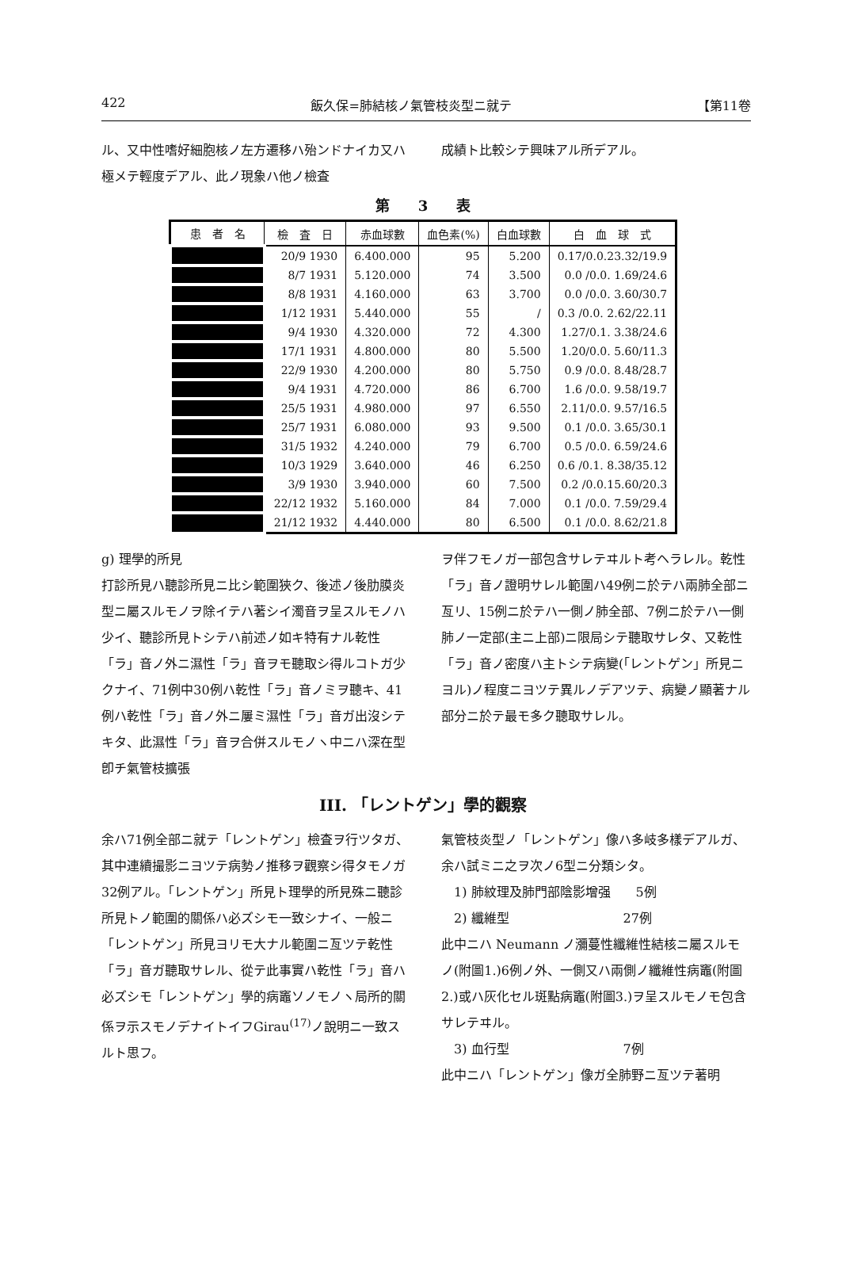422 飯久保=肺結核ノ氣管枝炎型ニ就テ 【第11卷
ル、又中性嗜好細胞核ノ左方遷移ハ殆ンドナイカ又ハ極メテ輕度デアル、此ノ現象ハ他ノ檢査
成績ト比較シテ興味アル所デアル。
第　　3　　表
| 患 者 名 | 檢 査 日 | 赤血球數 | 血色素(%) | 白血球數 | 白 血 球 式 |
| --- | --- | --- | --- | --- | --- |
| | 20/9 1930 | 6.400.000 | 95 | 5.200 | 0.17/0.0.23.32/19.9 |
| | 8/7 1931 | 5.120.000 | 74 | 3.500 | 0.0 /0.0. 1.69/24.6 |
| | 8/8 1931 | 4.160.000 | 63 | 3.700 | 0.0 /0.0. 3.60/30.7 |
| | 1/12 1931 | 5.440.000 | 55 | / | 0.3 /0.0. 2.62/22.11 |
| | 9/4 1930 | 4.320.000 | 72 | 4.300 | 1.27/0.1. 3.38/24.6 |
| | 17/1 1931 | 4.800.000 | 80 | 5.500 | 1.20/0.0. 5.60/11.3 |
| | 22/9 1930 | 4.200.000 | 80 | 5.750 | 0.9 /0.0. 8.48/28.7 |
| | 9/4 1931 | 4.720.000 | 86 | 6.700 | 1.6 /0.0. 9.58/19.7 |
| | 25/5 1931 | 4.980.000 | 97 | 6.550 | 2.11/0.0. 9.57/16.5 |
| | 25/7 1931 | 6.080.000 | 93 | 9.500 | 0.1 /0.0. 3.65/30.1 |
| | 31/5 1932 | 4.240.000 | 79 | 6.700 | 0.5 /0.0. 6.59/24.6 |
| | 10/3 1929 | 3.640.000 | 46 | 6.250 | 0.6 /0.1. 8.38/35.12 |
| | 3/9 1930 | 3.940.000 | 60 | 7.500 | 0.2 /0.0.15.60/20.3 |
| | 22/12 1932 | 5.160.000 | 84 | 7.000 | 0.1 /0.0. 7.59/29.4 |
| | 21/12 1932 | 4.440.000 | 80 | 6.500 | 0.1 /0.0. 8.62/21.8 |
g) 理學的所見
打診所見ハ聽診所見ニ比シ範圍狹ク、後述ノ後肋膜炎型ニ屬スルモノヲ除イテハ著シイ濁音ヲ呈スルモノハ少イ、聽診所見トシテハ前述ノ如キ特有ナル乾性「ラ」音ノ外ニ濕性「ラ」音ヲモ聽取シ得ルコトガ少クナイ、71例中30例ハ乾性「ラ」音ノミヲ聽キ、41例ハ乾性「ラ」音ノ外ニ屢ミ濕性「ラ」音ガ出沒シテキタ、此濕性「ラ」音ヲ合併スルモノヽ中ニハ深在型卽チ氣管枝擴張
ヲ伴フモノガ一部包含サレテヰルト考ヘラレル。乾性「ラ」音ノ證明サレル範圍ハ49例ニ於テハ兩肺全部ニ亙リ、15例ニ於テハ一側ノ肺全部、7例ニ於テハ一側肺ノ一定部(主ニ上部)ニ限局シテ聽取サレタ、又乾性「ラ」音ノ密度ハ主トシテ病變(「レントゲン」所見ニヨル)ノ程度ニヨツテ異ルノデアツテ、病變ノ顯著ナル部分ニ於テ最モ多ク聽取サレル。
III. 「レントゲン」學的觀察
余ハ71例全部ニ就テ「レントゲン」檢査ヲ行ツタガ、其中連續撮影ニヨツテ病勢ノ推移ヲ觀察シ得タモノガ32例アル。「レントゲン」所見ト理學的所見殊ニ聽診所見トノ範圍的關係ハ必ズシモ一致シナイ、一般ニ「レントゲン」所見ヨリモ大ナル範圍ニ亙ツテ乾性「ラ」音ガ聽取サレル、從テ此事實ハ乾性「ラ」音ハ必ズシモ「レントゲン」學的病竈ソノモノヽ局所的關係ヲ示スモノデナイトイフGirau<sup>(17)</sup>ノ說明ニ一致スルト思フ。
氣管枝炎型ノ「レントゲン」像ハ多岐多樣デアルガ、余ハ試ミニ之ヲ次ノ6型ニ分類シタ。
　1) 肺紋理及肺門部陰影增强　　5例
　2) 纖維型　　　　　　　　　27例
此中ニハ Neumann ノ瀰蔓性纖維性結核ニ屬スルモノ(附圖1.)6例ノ外、一側又ハ兩側ノ纖維性病竈(附圖2.)或ハ灰化セル斑點病竈(附圖3.)ヲ呈スルモノモ包含サレテヰル。
　3) 血行型　　　　　　　　　7例
此中ニハ「レントゲン」像ガ全肺野ニ亙ツテ著明